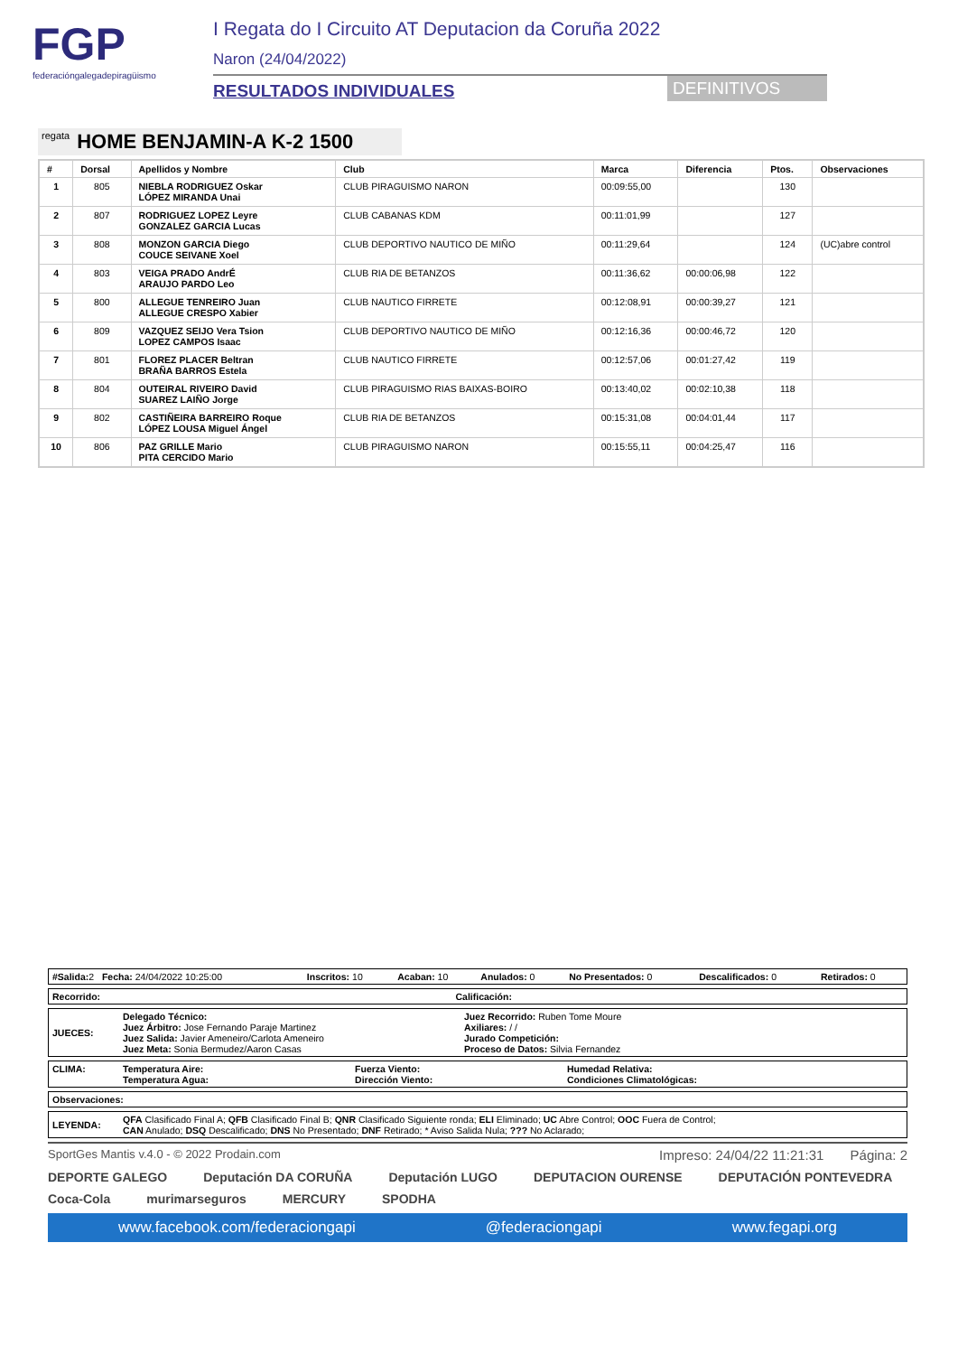FGP
federacióngalegadepiragüismo
I Regata do I Circuito AT Deputacion da Coruña 2022
Naron (24/04/2022)
RESULTADOS INDIVIDUALES DEFINITIVOS
regata HOME BENJAMIN-A K-2 1500
| # | Dorsal | Apellidos y Nombre | Club | Marca | Diferencia | Ptos. | Observaciones |
| --- | --- | --- | --- | --- | --- | --- | --- |
| 1 | 805 | NIEBLA RODRIGUEZ Oskar LÓPEZ MIRANDA Unai | CLUB PIRAGUISMO NARON | 00:09:55,00 | | 130 | |
| 2 | 807 | RODRIGUEZ LOPEZ Leyre GONZALEZ GARCIA Lucas | CLUB CABANAS KDM | 00:11:01,99 | | 127 | |
| 3 | 808 | MONZON GARCIA Diego COUCE SEIVANE Xoel | CLUB DEPORTIVO NAUTICO DE MIÑO | 00:11:29,64 | | 124 | (UC)abre control |
| 4 | 803 | VEIGA PRADO AndrÉ ARAUJO PARDO Leo | CLUB RIA DE BETANZOS | 00:11:36,62 | 00:00:06,98 | 122 | |
| 5 | 800 | ALLEGUE TENREIRO Juan ALLEGUE CRESPO Xabier | CLUB NAUTICO FIRRETE | 00:12:08,91 | 00:00:39,27 | 121 | |
| 6 | 809 | VAZQUEZ SEIJO Vera Tsion LOPEZ CAMPOS Isaac | CLUB DEPORTIVO NAUTICO DE MIÑO | 00:12:16,36 | 00:00:46,72 | 120 | |
| 7 | 801 | FLOREZ PLACER Beltran BRAÑA BARROS Estela | CLUB NAUTICO FIRRETE | 00:12:57,06 | 00:01:27,42 | 119 | |
| 8 | 804 | OUTEIRAL RIVEIRO David SUAREZ LAIÑO Jorge | CLUB PIRAGUISMO RIAS BAIXAS-BOIRO | 00:13:40,02 | 00:02:10,38 | 118 | |
| 9 | 802 | CASTIÑEIRA BARREIRO Roque LÓPEZ LOUSA Miguel Ángel | CLUB RIA DE BETANZOS | 00:15:31,08 | 00:04:01,44 | 117 | |
| 10 | 806 | PAZ GRILLE Mario PITA CERCIDO Mario | CLUB PIRAGUISMO NARON | 00:15:55,11 | 00:04:25,47 | 116 | |
| #Salida: 2 Fecha: 24/04/2022 10:25:00 | Inscritos: 10 | Acaban: 10 | Anulados: 0 | No Presentados: 0 | Descalificados: 0 | Retirados: 0 |
| Recorrido: | Calificación: |
| JUECES: | Delegado Técnico: Juez Árbitro: Jose Fernando Paraje Martinez Juez Salida: Javier Ameneiro/Carlota Ameneiro Juez Meta: Sonia Bermudez/Aaron Casas | Juez Recorrido: Ruben Tome Moure Axiliares: / / Jurado Competición: Proceso de Datos: Silvia Fernandez |
| CLIMA: | Temperatura Aire: Temperatura Agua: | Fuerza Viento: Dirección Viento: | Humedad Relativa: Condiciones Climatológicas: |
| Observaciones: |
| LEYENDA: | QFA Clasificado Final A; QFB Clasificado Final B; QNR Clasificado Siguiente ronda; ELI Eliminado; UC Abre Control; OOC Fuera de Control; CAN Anulado; DSQ Descalificado; DNS No Presentado; DNF Retirado; * Aviso Salida Nula; ??? No Aclarado; |
SportGes Mantis v.4.0 - © 2022 Prodain.com Impreso: 24/04/22 11:21:31 Página: 2
DEPORTE GALEGO Deputación DA CORUÑA Deputación LUGO DEPUTACION OURENSE DEPUTACIÓN PONTEVEDRA Coca-Cola murimarseguros MERCURY SPODHA
www.facebook.com/federaciongapi @federaciongapi www.fegapi.org